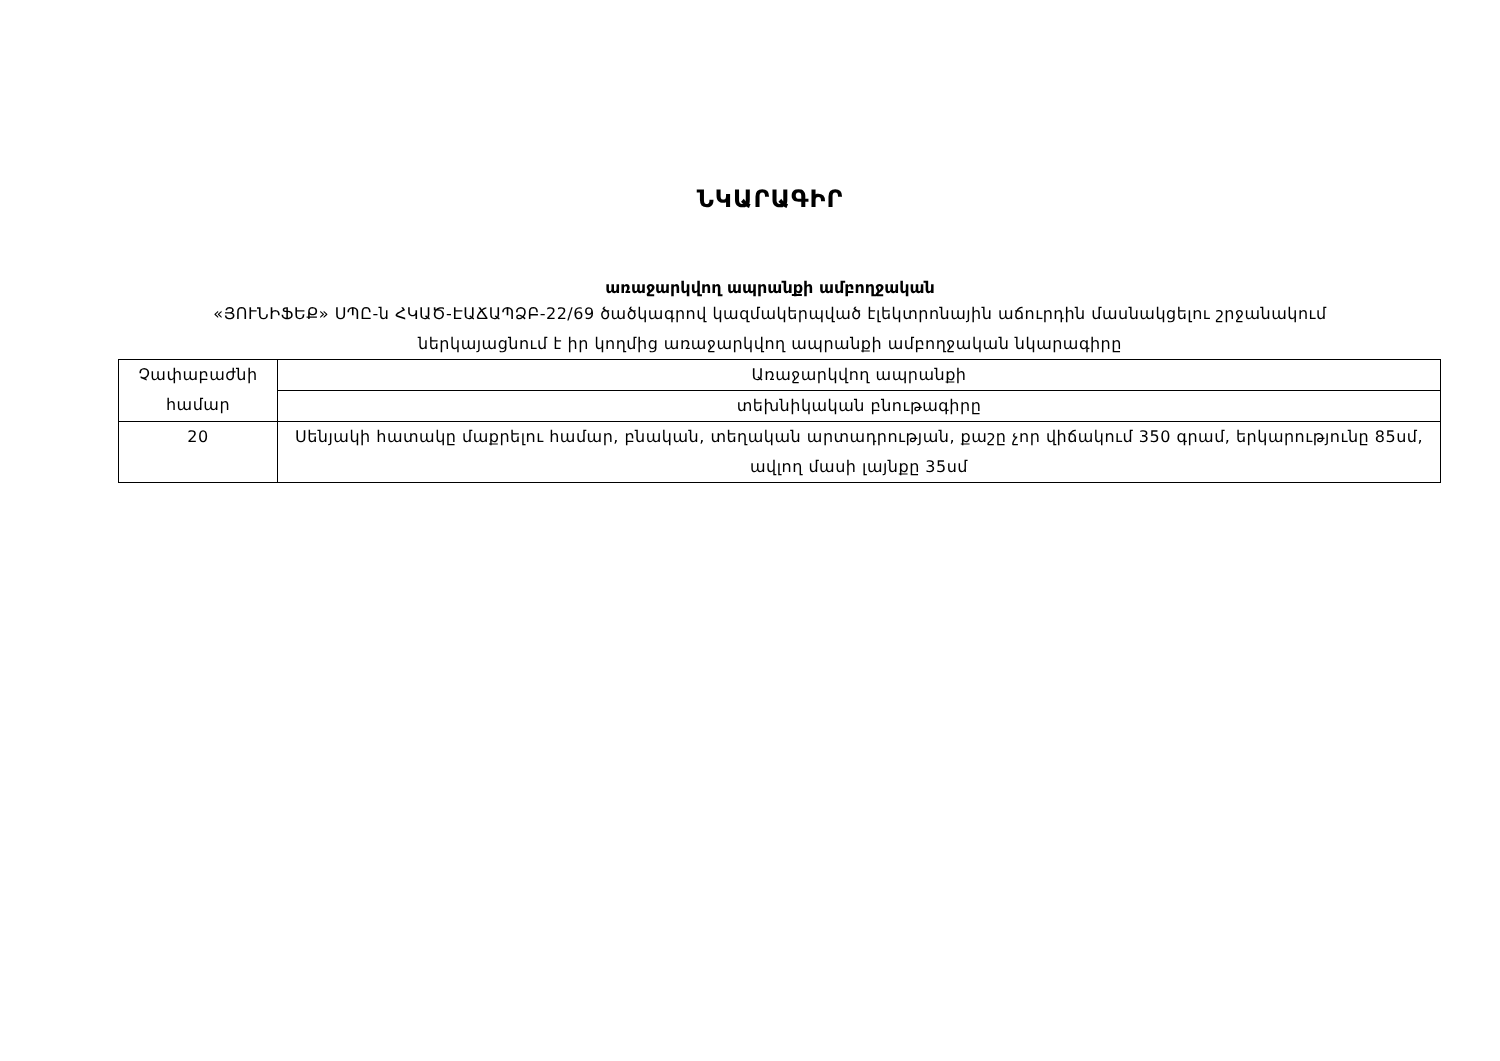ՆԿԱՐԱԳԻՐ
առաջարկվող ապրանքի ամբողջական
«ՅՈՒՆԻՖԵՔ» ՍՊԸ-ն ՀԿԱԾ-ԷԱՃԱՊՁԲ-22/69 ծածկագրով կազմակերպված էլեկտրոնային աճուրդին մասնակցելու շրջանակում
ներկայացնում է իր կողմից առաջարկվող ապրանքի ամբողջական նկարագիրը
| Չափաբաժնի համար | Առաջարկվող ապրանքի |
| | տեխնիկական բնութագիրը |
| 20 | Սենյակի հատակը մաքրելու համար, բնական, տեղական արտադրության, քաշը չոր վիճակում 350 գրամ, երկարությունը 85սմ, ավլող մասի լայնքը 35սմ |